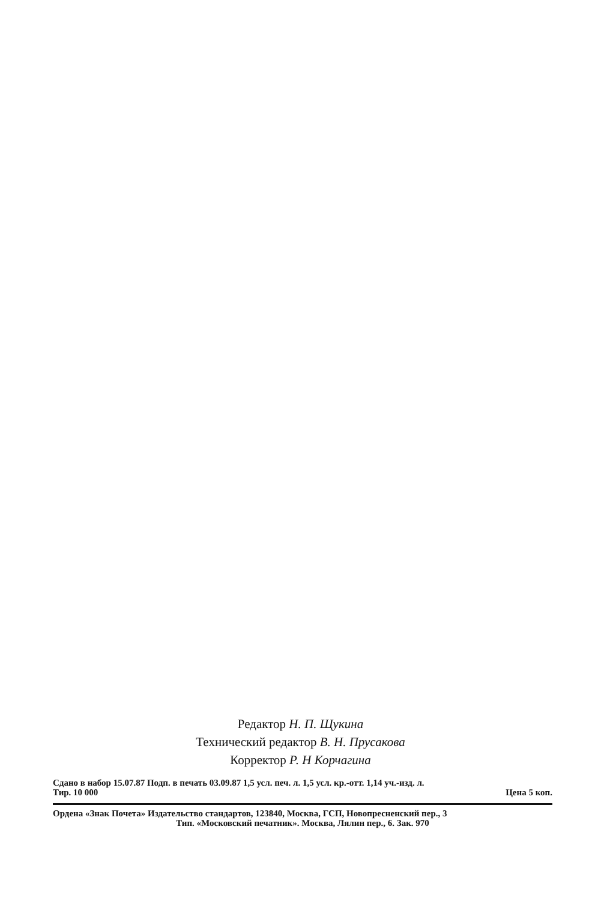Редактор Н. П. Щукина
Технический редактор В. Н. Прусакова
Корректор Р. Н Корчагина
Сдано в набор 15.07.87 Подп. в печать 03.09.87 1,5 усл. печ. л. 1,5 усл. кр.-отт. 1,14 уч.-изд. л.
Тир. 10 000 Цена 5 коп.
Ордена «Знак Почета» Издательство стандартов, 123840, Москва, ГСП, Новопресненский пер., 3
Тип. «Московский печатник». Москва, Лялин пер., 6. Зак. 970